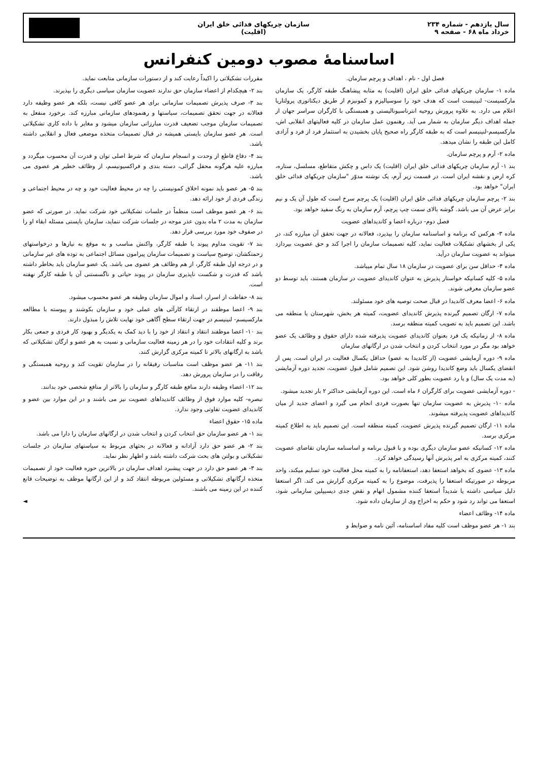سال یازدهم - شماره ۲۳۴
خرداد ماه ۶۸ - صفحه ۹
سازمان چریکهای فدائی خلق ایران
(اقلیت)
اساسنامهٔ مصوب دومین کنفرانس
فصل اول - نام ، اهداف و پرچم سازمان.
ماده ۱- سازمان چریکهای فدائی خلق ایران (اقلیت) به مثابه پیشاهنگ طبقه کارگر، یک سازمان مارکسیست- لنینیست است که هدف خود را سوسیالیزم و کمونیزم از طریق دیکتاتوری پرولتاریا اعلام می دارد. به علاوه پرورش روحیه انترناسیونالیستی و همبستگی با کارگران سراسر جهان از جمله اهداف دیگر سازمان به شمار می آید. رهنمون عمل سازمان در کلیه فعالیتهای انقلابی اش، مارکسیسم-لنینیسم است که به طبقه کارگر راه صحیح پایان بخشیدن به استثمار فرد از فرد و آزادی کامل این طبقه را نشان میدهد.
ماده ۲- آرم و پرچم سازمان.
بند ۱- آرم سازمان چریکهای فدائی خلق ایران (اقلیت) یک داس و چکش متقاطع، مسلسل، ستاره، کره ارض و نقشه ایران است. در قسمت زیر آرم، یک نوشته مدوّر "سازمان چریکهای فدائی خلق ایران" خواهد بود.
بند ۲- پرچم سازمان چریکهای فدائی خلق ایران (اقلیت) یک پرچم سرخ است که طول آن یک و نیم برابر عرض آن می باشد. گوشه بالای سمت چپ پرچم، آرم سازمان به رنگ سفید خواهد بود.
فصل دوم- درباره اعضا و کاندیداهای عضویت
ماده ۳- هرکس که برنامه و اساسنامه سازمان را بپذیرد، فعالانه در جهت تحقق آن مبارزه کند، در یکی از بخشهای تشکیلات فعالیت نماید، کلیه تصمیمات سازمان را اجرا کند و حق عضویت بپردازد میتواند به عضویت سازمان درآید.
ماده ۴- حداقل سن برای عضویت در سازمان ۱۸ سال تمام میباشد.
ماده ۵- کلیه کسانیکه خواستار پذیرش به عنوان کاندیدای عضویت در سازمان هستند، باید توسط دو عضو سازمان معرفی شوند.
ماده ۶- اعضا معرف کاندیدا در قبال صحت توصیه های خود مسئولند.
ماده ۷- ارگان تصمیم گیرنده پذیرش کاندیدای عضویت، کمیته هر بخش، شهرستان یا منطقه می باشد. این تصمیم باید به تصویب کمیته منطقه برسد.
ماده ۸- از زمانیکه یک فرد بعنوان کاندیدای عضویت پذیرفته شده دارای حقوق و وظائف یک عضو خواهد بود مگر در مورد انتخاب کردن و انتخاب شدن در ارگانهای سازمان
ماده ۹- دوره آزمایشی عضویت (از کاندیدا به عضو) حداقل یکسال فعالیت در ایران است. پس از انقضای یکسال باید وضع کاندیدا روشن شود. این تصمیم شامل قبول عضویت، تجدید دوره آزمایشی (به مدت یک سال) و یا رد عضویت بطور کلی خواهد بود.
- دوره آزمایشی عضویت برای کارگران ۶ ماه است. این دوره آزمایشی حداکثر ۲ بار تجدید میشود.
ماده ۱۰- پذیرش به عضویت سازمان تنها بصورت فردی انجام می گیرد و اعضای جدید از میان کاندیداهای عضویت پذیرفته میشوند.
ماده ۱۱- ارگان تصمیم گیرنده پذیرش عضویت، کمیته منطقه است. این تصمیم باید به اطلاع کمیته مرکزی برسد.
ماده ۱۲- کسانیکه عضو سازمان دیگری بوده و با قبول برنامه و اساسنامه سازمان تقاضای عضویت کنند، کمیته مرکزی به امر پذیرش آنها رسیدگی خواهد کرد.
ماده ۱۳- عضوی که بخواهد استعفا دهد، استعفانامه را به کمیته محل فعالیت خود تسلیم میکند، واحد مربوطه در صورتیکه استعفا را پذیرفت، موضوع را به کمیته مرکزی گزارش می کند. اگر استعفا دلیل سیاسی داشته یا شدیداً استعفا کننده مشمول اتهام و نقض جدی دیسیپلین سازمانی شود، استعفا می تواند رد شود و حکم به اخراج وی از سازمان داده شود.
ماده ۱۴- وظائف اعضاء
بند ۱- هر عضو موظف است کلیه مفاد اساسنامه، آئین نامه و ضوابط و
مقررات تشکیلاتی را اکیداً رعایت کند و از دستورات سازمانی متابعت نماید.
بند ۲- هیچکدام از اعضاء سازمان حق ندارند عضویت سازمان سیاسی دیگری را بپذیرند.
بند ۳- صرف پذیرش تصمیمات سازمانی برای هر عضو کافی نیست، بلکه هر عضو وظیفه دارد فعالانه در جهت تحقق تصمیمات، سیاستها و رهنمودهای سازمانی مبارزه کند. برخورد منفعل به تصمیمات سازمان موجب تضعیف قدرت مبارزاتی سازمان میشود و مغایر با داده کاری تشکیلاتی است. هر عضو سازمان بایستی همیشه در قبال تصمیمات متخذه موضعی فعال و انقلابی داشته باشد.
بند ۴- دفاع قاطع از وحدت و انسجام سازمان که شرط اصلی توان و قدرت آن محسوب میگردد و مبارزه علیه هرگونه محفل گرائی، دسته بندی و فراکسیونیسم، از وظائف خطیر هر عضوی می باشد.
بند ۵- هر عضو باید نمونه اخلاق کمونیستی را چه در محیط فعالیت خود و چه در محیط اجتماعی و زندگی فردی از خود ارائه دهد.
بند ۶- هر عضو موظف است منظماً در جلسات تشکیلاتی خود شرکت نماید. در صورتی که عضو سازمان به مدت ۲ ماه بدون عذر موجه در جلسات شرکت ننماید، سازمان بایستی مسئله ابقاء او را در صفوف خود مورد بررسی قرار دهد.
بند ۷- تقویت مداوم پیوند با طبقه کارگر، واکنش مناسب و به موقع به نیازها و درخواستهای زحمتکشان، توضیح سیاست و تصمیمات سازمان پیرامون مسائل اجتماعی به توده های غیر سازمانی و در درجه اول طبقه کارگر، از هم وظائف هر عضوی می باشد. یک عضو سازمان باید بخاطر داشته باشد که قدرت و شکست ناپذیری سازمان در پیوند حیاتی و ناگسستنی آن با طبقه کارگر نهفته است.
بند ۸- حفاظت از اسرار، اسناد و اموال سازمان وظیفه هر عضو محسوب میشود.
بند ۹- اعضا موظفند در ارتقاء کارآئی های عملی خود و سازمان بکوشند و پیوسته با مطالعه مارکسیسم- لنینیسم در جهت ارتقاء سطح آگاهی خود نهایت تلاش را مبذول دارند.
بند ۱۰- اعضا موظفند انتقاد و انتقاد از خود را با دید کمک به یکدیگر و بهبود کار فردی و جمعی بکار برند و کلیه انتقادات خود را در هر زمینه فعالیت سازمانی و نسبت به هر عضو و ارگان تشکیلاتی که باشد به ارگانهای بالاتر تا کمیته مرکزی گزارش کنند.
بند ۱۱- هر عضو موظف است مناسبات رفیقانه را در سازمان تقویت کند و روحیه همبستگی و رفاقت را در سازمان پرورش دهد.
بند ۱۲- اعضاء وظیفه دارند منافع طبقه کارگر و سازمان را بالاتر از منافع شخصی خود بدانند.
تبصره- کلیه موارد فوق از وظائف کاندیداهای عضویت نیز می باشند و در این موارد بین عضو و کاندیدای عضویت تفاوتی وجود ندارد.
ماده ۱۵- حقوق اعضاء
بند ۱- هر عضو سازمان حق انتخاب کردن و انتخاب شدن در ارگانهای سازمان را دارا می باشد.
بند ۲- هر عضو حق دارد آزادانه و فعالانه در بحثهای مربوط به سیاستهای سازمان در جلسات تشکیلاتی و بولتن های بحث شرکت داشته باشد و اظهار نظر نماید.
بند ۳- هر عضو حق دارد در جهت پیشبرد اهداف سازمان در بالاترین حوزه فعالیت خود از تصمیمات متخذه ارگانهای تشکیلاتی و مسئولین مربوطه انتقاد کند و از این ارگانها موظف به توضیحات قانع کننده در این زمینه می باشند.
◄